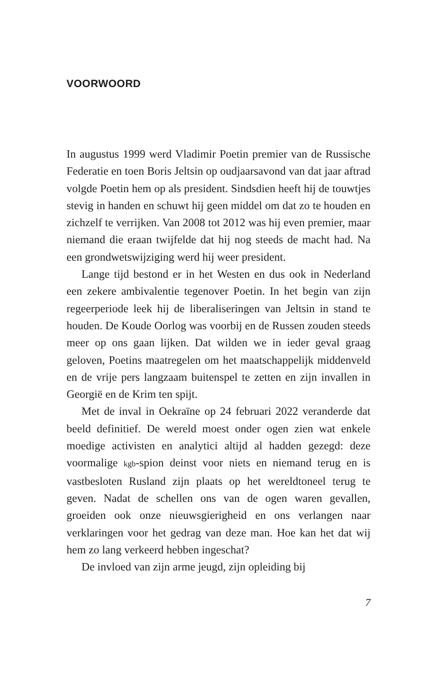VOORWOORD
In augustus 1999 werd Vladimir Poetin premier van de Russische Federatie en toen Boris Jeltsin op oudjaarsavond van dat jaar aftrad volgde Poetin hem op als president. Sindsdien heeft hij de touwtjes stevig in handen en schuwt hij geen middel om dat zo te houden en zichzelf te verrijken. Van 2008 tot 2012 was hij even premier, maar niemand die eraan twijfelde dat hij nog steeds de macht had. Na een grondwetswijziging werd hij weer president.
Lange tijd bestond er in het Westen en dus ook in Nederland een zekere ambivalentie tegenover Poetin. In het begin van zijn regeerperiode leek hij de liberaliseringen van Jeltsin in stand te houden. De Koude Oorlog was voorbij en de Russen zouden steeds meer op ons gaan lijken. Dat wilden we in ieder geval graag geloven, Poetins maatregelen om het maatschappelijk middenveld en de vrije pers langzaam buitenspel te zetten en zijn invallen in Georgië en de Krim ten spijt.
Met de inval in Oekraïne op 24 februari 2022 veranderde dat beeld definitief. De wereld moest onder ogen zien wat enkele moedige activisten en analytici altijd al hadden gezegd: deze voormalige kgb-spion deinst voor niets en niemand terug en is vastbesloten Rusland zijn plaats op het wereldtoneel terug te geven. Nadat de schellen ons van de ogen waren gevallen, groeiden ook onze nieuwsgierigheid en ons verlangen naar verklaringen voor het gedrag van deze man. Hoe kan het dat wij hem zo lang verkeerd hebben ingeschat?
De invloed van zijn arme jeugd, zijn opleiding bij
7